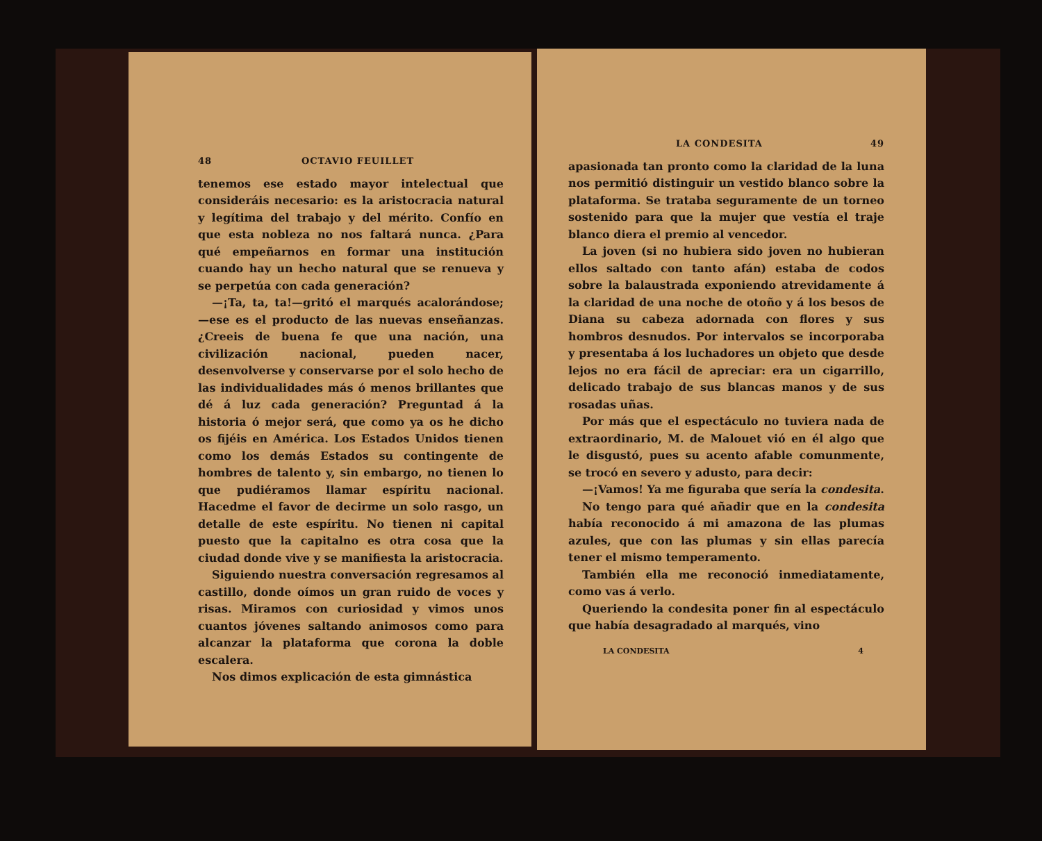48 OCTAVIO FEUILLET
tenemos ese estado mayor intelectual que consideráis necesario: es la aristocracia natural y legítima del trabajo y del mérito. Confío en que esta nobleza no nos faltará nunca. ¿Para qué empeñarnos en formar una institución cuando hay un hecho natural que se renueva y se perpetúa con cada generación?
—¡Ta, ta, ta!—gritó el marqués acalorándose; —ese es el producto de las nuevas enseñanzas. ¿Creeis de buena fe que una nación, una civilización nacional, pueden nacer, desenvolverse y conservarse por el solo hecho de las individualidades más ó menos brillantes que dé á luz cada generación? Preguntad á la historia ó mejor será, que como ya os he dicho os fijéis en América. Los Estados Unidos tienen como los demás Estados su contingente de hombres de talento y, sin embargo, no tienen lo que pudiéramos llamar espíritu nacional. Hacedme el favor de decirme un solo rasgo, un detalle de este espíritu. No tienen ni capital puesto que la capitalno es otra cosa que la ciudad donde vive y se manifiesta la aristocracia.
Siguiendo nuestra conversación regresamos al castillo, donde oímos un gran ruido de voces y risas. Miramos con curiosidad y vimos unos cuantos jóvenes saltando animosos como para alcanzar la plataforma que corona la doble escalera.
Nos dimos explicación de esta gimnástica
LA CONDESITA 49
apasionada tan pronto como la claridad de la luna nos permitió distinguir un vestido blanco sobre la plataforma. Se trataba seguramente de un torneo sostenido para que la mujer que vestía el traje blanco diera el premio al vencedor.
La joven (si no hubiera sido joven no hubieran ellos saltado con tanto afán) estaba de codos sobre la balaustrada exponiendo atrevidamente á la claridad de una noche de otoño y á los besos de Diana su cabeza adornada con flores y sus hombros desnudos. Por intervalos se incorporaba y presentaba á los luchadores un objeto que desde lejos no era fácil de apreciar: era un cigarrillo, delicado trabajo de sus blancas manos y de sus rosadas uñas.
Por más que el espectáculo no tuviera nada de extraordinario, M. de Malouet vió en él algo que le disgustó, pues su acento afable comunmente, se trocó en severo y adusto, para decir:
—¡Vamos! Ya me figuraba que sería la condesita.
No tengo para qué añadir que en la condesita había reconocido á mi amazona de las plumas azules, que con las plumas y sin ellas parecía tener el mismo temperamento.
También ella me reconoció inmediatamente, como vas á verlo.
Queriendo la condesita poner fin al espectáculo que había desagradado al marqués, vino
LA CONDESITA 4